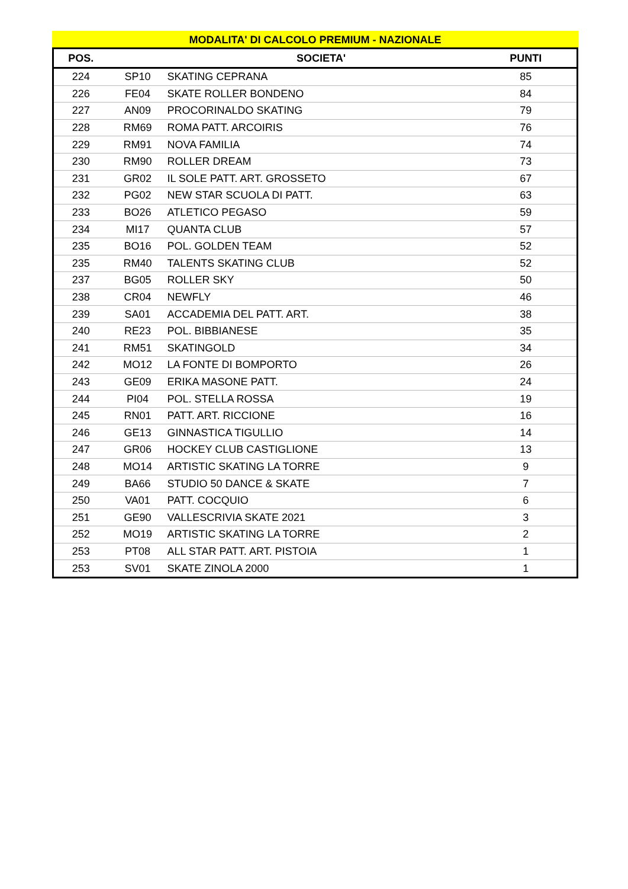MODALITA' DI CALCOLO PREMIUM - NAZIONALE
| POS. | | SOCIETA' | PUNTI |
| --- | --- | --- | --- |
| 224 | SP10 | SKATING CEPRANA | 85 |
| 226 | FE04 | SKATE ROLLER BONDENO | 84 |
| 227 | AN09 | PROCORINALDO SKATING | 79 |
| 228 | RM69 | ROMA PATT. ARCOIRIS | 76 |
| 229 | RM91 | NOVA FAMILIA | 74 |
| 230 | RM90 | ROLLER DREAM | 73 |
| 231 | GR02 | IL SOLE PATT. ART. GROSSETO | 67 |
| 232 | PG02 | NEW STAR SCUOLA DI PATT. | 63 |
| 233 | BO26 | ATLETICO PEGASO | 59 |
| 234 | MI17 | QUANTA CLUB | 57 |
| 235 | BO16 | POL. GOLDEN TEAM | 52 |
| 235 | RM40 | TALENTS SKATING CLUB | 52 |
| 237 | BG05 | ROLLER SKY | 50 |
| 238 | CR04 | NEWFLY | 46 |
| 239 | SA01 | ACCADEMIA DEL PATT. ART. | 38 |
| 240 | RE23 | POL. BIBBIANESE | 35 |
| 241 | RM51 | SKATINGOLD | 34 |
| 242 | MO12 | LA FONTE DI BOMPORTO | 26 |
| 243 | GE09 | ERIKA MASONE PATT. | 24 |
| 244 | PI04 | POL. STELLA ROSSA | 19 |
| 245 | RN01 | PATT. ART. RICCIONE | 16 |
| 246 | GE13 | GINNASTICA TIGULLIO | 14 |
| 247 | GR06 | HOCKEY CLUB CASTIGLIONE | 13 |
| 248 | MO14 | ARTISTIC SKATING LA TORRE | 9 |
| 249 | BA66 | STUDIO 50 DANCE & SKATE | 7 |
| 250 | VA01 | PATT. COCQUIO | 6 |
| 251 | GE90 | VALLESCRIVIA SKATE 2021 | 3 |
| 252 | MO19 | ARTISTIC SKATING LA TORRE | 2 |
| 253 | PT08 | ALL STAR PATT. ART. PISTOIA | 1 |
| 253 | SV01 | SKATE ZINOLA 2000 | 1 |